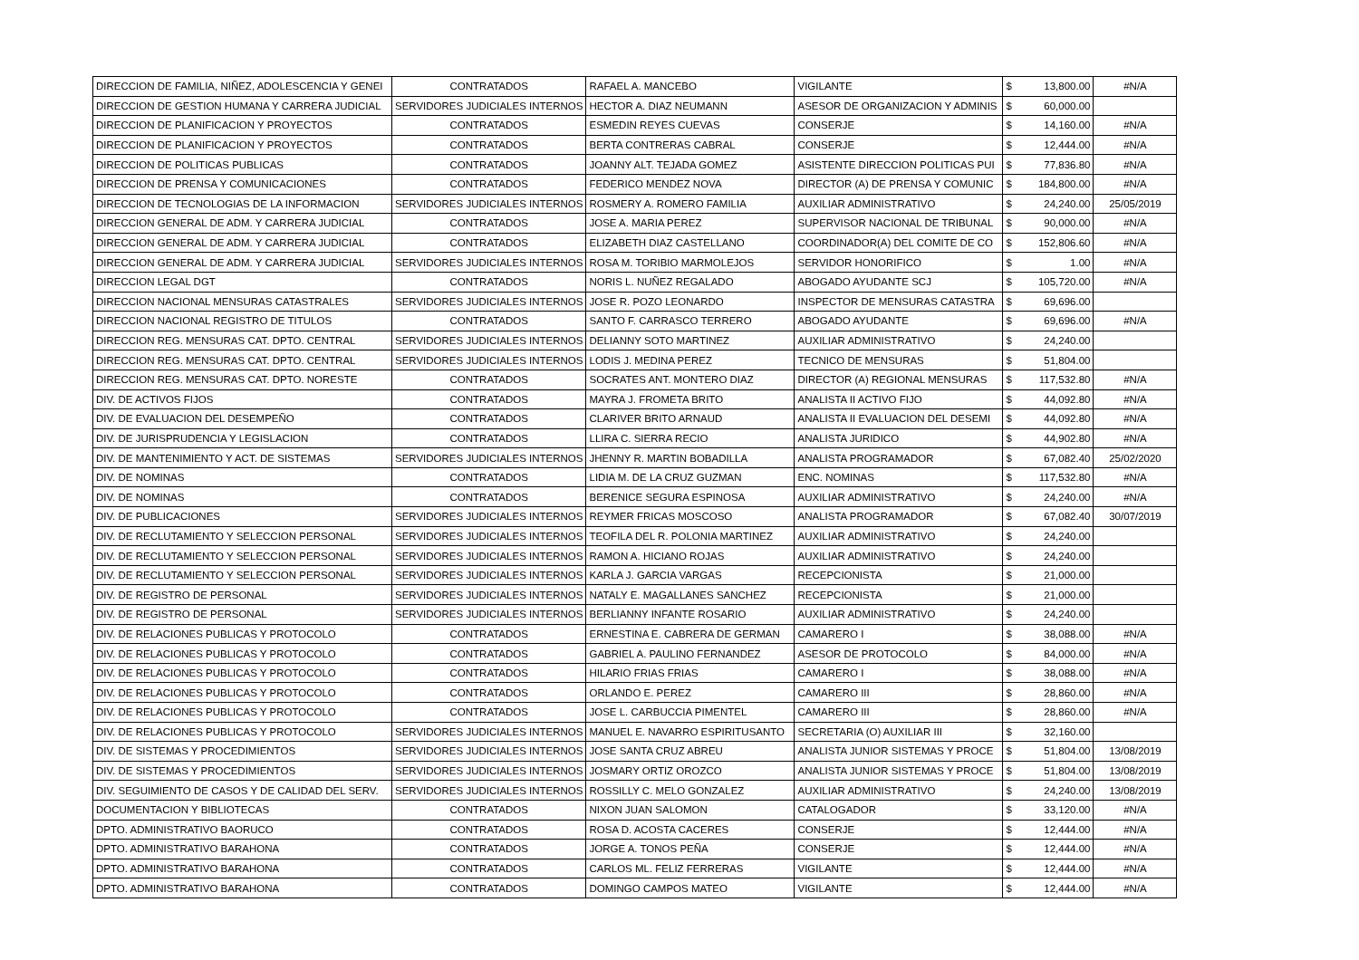| DIRECCION DE FAMILIA, NIÑEZ, ADOLESCENCIA Y GENEI | CONTRATADOS | RAFAEL A. MANCEBO | VIGILANTE | $ | 13,800.00 | #N/A |
| DIRECCION DE GESTION HUMANA Y CARRERA JUDICIAL | SERVIDORES JUDICIALES INTERNOS | HECTOR A. DIAZ NEUMANN | ASESOR DE ORGANIZACION Y ADMINIS | $ | 60,000.00 | |
| DIRECCION DE PLANIFICACION Y PROYECTOS | CONTRATADOS | ESMEDIN REYES CUEVAS | CONSERJE | $ | 14,160.00 | #N/A |
| DIRECCION DE PLANIFICACION Y PROYECTOS | CONTRATADOS | BERTA CONTRERAS CABRAL | CONSERJE | $ | 12,444.00 | #N/A |
| DIRECCION DE POLITICAS PUBLICAS | CONTRATADOS | JOANNY ALT. TEJADA GOMEZ | ASISTENTE DIRECCION POLITICAS PUI | $ | 77,836.80 | #N/A |
| DIRECCION DE PRENSA Y COMUNICACIONES | CONTRATADOS | FEDERICO MENDEZ NOVA | DIRECTOR (A) DE PRENSA Y COMUNIC | $ | 184,800.00 | #N/A |
| DIRECCION DE TECNOLOGIAS DE LA INFORMACION | SERVIDORES JUDICIALES INTERNOS | ROSMERY A. ROMERO FAMILIA | AUXILIAR ADMINISTRATIVO | $ | 24,240.00 | 25/05/2019 |
| DIRECCION GENERAL DE ADM. Y CARRERA JUDICIAL | CONTRATADOS | JOSE A. MARIA PEREZ | SUPERVISOR NACIONAL DE TRIBUNAL | $ | 90,000.00 | #N/A |
| DIRECCION GENERAL DE ADM. Y CARRERA JUDICIAL | CONTRATADOS | ELIZABETH DIAZ CASTELLANO | COORDINADOR(A) DEL COMITE DE CO | $ | 152,806.60 | #N/A |
| DIRECCION GENERAL DE ADM. Y CARRERA JUDICIAL | SERVIDORES JUDICIALES INTERNOS | ROSA M. TORIBIO MARMOLEJOS | SERVIDOR HONORIFICO | $ | 1.00 | #N/A |
| DIRECCION LEGAL DGT | CONTRATADOS | NORIS L. NUÑEZ REGALADO | ABOGADO AYUDANTE SCJ | $ | 105,720.00 | #N/A |
| DIRECCION NACIONAL MENSURAS CATASTRALES | SERVIDORES JUDICIALES INTERNOS | JOSE R. POZO LEONARDO | INSPECTOR DE MENSURAS CATASTRA | $ | 69,696.00 | |
| DIRECCION NACIONAL REGISTRO DE TITULOS | CONTRATADOS | SANTO F. CARRASCO TERRERO | ABOGADO AYUDANTE | $ | 69,696.00 | #N/A |
| DIRECCION REG. MENSURAS CAT. DPTO. CENTRAL | SERVIDORES JUDICIALES INTERNOS | DELIANNY SOTO MARTINEZ | AUXILIAR ADMINISTRATIVO | $ | 24,240.00 | |
| DIRECCION REG. MENSURAS CAT. DPTO. CENTRAL | SERVIDORES JUDICIALES INTERNOS | LODIS J. MEDINA PEREZ | TECNICO DE MENSURAS | $ | 51,804.00 | |
| DIRECCION REG. MENSURAS CAT. DPTO. NORESTE | CONTRATADOS | SOCRATES ANT. MONTERO DIAZ | DIRECTOR (A) REGIONAL MENSURAS | $ | 117,532.80 | #N/A |
| DIV. DE ACTIVOS FIJOS | CONTRATADOS | MAYRA J. FROMETA BRITO | ANALISTA II ACTIVO FIJO | $ | 44,092.80 | #N/A |
| DIV. DE EVALUACION DEL DESEMPEÑO | CONTRATADOS | CLARIVER BRITO ARNAUD | ANALISTA II EVALUACION DEL DESEMI | $ | 44,092.80 | #N/A |
| DIV. DE JURISPRUDENCIA Y LEGISLACION | CONTRATADOS | LLIRA C. SIERRA RECIO | ANALISTA JURIDICO | $ | 44,902.80 | #N/A |
| DIV. DE MANTENIMIENTO Y ACT. DE SISTEMAS | SERVIDORES JUDICIALES INTERNOS | JHENNY R. MARTIN BOBADILLA | ANALISTA PROGRAMADOR | $ | 67,082.40 | 25/02/2020 |
| DIV. DE NOMINAS | CONTRATADOS | LIDIA M. DE LA CRUZ GUZMAN | ENC. NOMINAS | $ | 117,532.80 | #N/A |
| DIV. DE NOMINAS | CONTRATADOS | BERENICE SEGURA ESPINOSA | AUXILIAR ADMINISTRATIVO | $ | 24,240.00 | #N/A |
| DIV. DE PUBLICACIONES | SERVIDORES JUDICIALES INTERNOS | REYMER FRICAS MOSCOSO | ANALISTA PROGRAMADOR | $ | 67,082.40 | 30/07/2019 |
| DIV. DE RECLUTAMIENTO Y SELECCION PERSONAL | SERVIDORES JUDICIALES INTERNOS | TEOFILA DEL R. POLONIA MARTINEZ | AUXILIAR ADMINISTRATIVO | $ | 24,240.00 | |
| DIV. DE RECLUTAMIENTO Y SELECCION PERSONAL | SERVIDORES JUDICIALES INTERNOS | RAMON A. HICIANO ROJAS | AUXILIAR ADMINISTRATIVO | $ | 24,240.00 | |
| DIV. DE RECLUTAMIENTO Y SELECCION PERSONAL | SERVIDORES JUDICIALES INTERNOS | KARLA J. GARCIA VARGAS | RECEPCIONISTA | $ | 21,000.00 | |
| DIV. DE REGISTRO DE PERSONAL | SERVIDORES JUDICIALES INTERNOS | NATALY E. MAGALLANES SANCHEZ | RECEPCIONISTA | $ | 21,000.00 | |
| DIV. DE REGISTRO DE PERSONAL | SERVIDORES JUDICIALES INTERNOS | BERLIANNY INFANTE ROSARIO | AUXILIAR ADMINISTRATIVO | $ | 24,240.00 | |
| DIV. DE RELACIONES PUBLICAS Y PROTOCOLO | CONTRATADOS | ERNESTINA E. CABRERA DE GERMAN | CAMARERO I | $ | 38,088.00 | #N/A |
| DIV. DE RELACIONES PUBLICAS Y PROTOCOLO | CONTRATADOS | GABRIEL A. PAULINO FERNANDEZ | ASESOR DE PROTOCOLO | $ | 84,000.00 | #N/A |
| DIV. DE RELACIONES PUBLICAS Y PROTOCOLO | CONTRATADOS | HILARIO FRIAS FRIAS | CAMARERO I | $ | 38,088.00 | #N/A |
| DIV. DE RELACIONES PUBLICAS Y PROTOCOLO | CONTRATADOS | ORLANDO E. PEREZ | CAMARERO III | $ | 28,860.00 | #N/A |
| DIV. DE RELACIONES PUBLICAS Y PROTOCOLO | CONTRATADOS | JOSE L. CARBUCCIA PIMENTEL | CAMARERO III | $ | 28,860.00 | #N/A |
| DIV. DE RELACIONES PUBLICAS Y PROTOCOLO | SERVIDORES JUDICIALES INTERNOS | MANUEL E. NAVARRO ESPIRITUSANTO | SECRETARIA (O) AUXILIAR III | $ | 32,160.00 | |
| DIV. DE SISTEMAS Y PROCEDIMIENTOS | SERVIDORES JUDICIALES INTERNOS | JOSE SANTA CRUZ ABREU | ANALISTA JUNIOR SISTEMAS Y PROCE | $ | 51,804.00 | 13/08/2019 |
| DIV. DE SISTEMAS Y PROCEDIMIENTOS | SERVIDORES JUDICIALES INTERNOS | JOSMARY ORTIZ OROZCO | ANALISTA JUNIOR SISTEMAS Y PROCE | $ | 51,804.00 | 13/08/2019 |
| DIV. SEGUIMIENTO DE CASOS Y DE CALIDAD DEL SERV. | SERVIDORES JUDICIALES INTERNOS | ROSSILLY C. MELO GONZALEZ | AUXILIAR ADMINISTRATIVO | $ | 24,240.00 | 13/08/2019 |
| DOCUMENTACION Y BIBLIOTECAS | CONTRATADOS | NIXON JUAN SALOMON | CATALOGADOR | $ | 33,120.00 | #N/A |
| DPTO. ADMINISTRATIVO BAORUCO | CONTRATADOS | ROSA D. ACOSTA CACERES | CONSERJE | $ | 12,444.00 | #N/A |
| DPTO. ADMINISTRATIVO BARAHONA | CONTRATADOS | JORGE A. TONOS PEÑA | CONSERJE | $ | 12,444.00 | #N/A |
| DPTO. ADMINISTRATIVO BARAHONA | CONTRATADOS | CARLOS ML. FELIZ FERRERAS | VIGILANTE | $ | 12,444.00 | #N/A |
| DPTO. ADMINISTRATIVO BARAHONA | CONTRATADOS | DOMINGO CAMPOS MATEO | VIGILANTE | $ | 12,444.00 | #N/A |